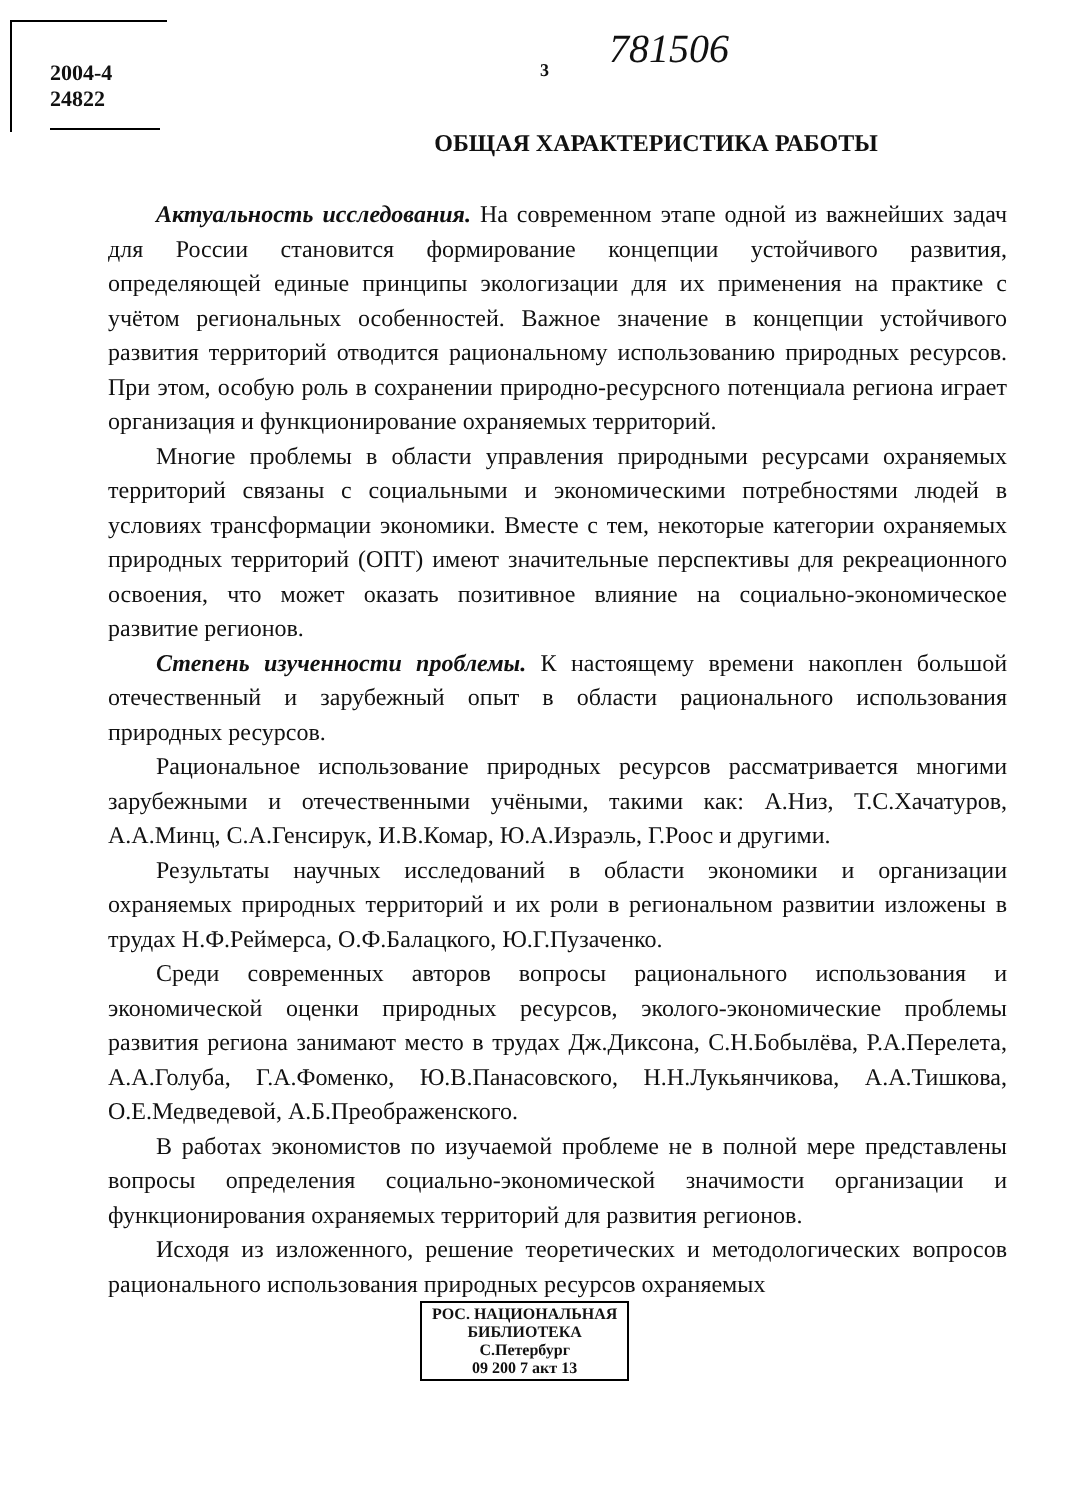2004-4
24822
3
781506
ОБЩАЯ ХАРАКТЕРИСТИКА РАБОТЫ
Актуальность исследования. На современном этапе одной из важнейших задач для России становится формирование концепции устойчивого развития, определяющей единые принципы экологизации для их применения на практике с учётом региональных особенностей. Важное значение в концепции устойчивого развития территорий отводится рациональному использованию природных ресурсов. При этом, особую роль в сохранении природно-ресурсного потенциала региона играет организация и функционирование охраняемых территорий.
Многие проблемы в области управления природными ресурсами охраняемых территорий связаны с социальными и экономическими потребностями людей в условиях трансформации экономики. Вместе с тем, некоторые категории охраняемых природных территорий (ОПТ) имеют значительные перспективы для рекреационного освоения, что может оказать позитивное влияние на социально-экономическое развитие регионов.
Степень изученности проблемы. К настоящему времени накоплен большой отечественный и зарубежный опыт в области рационального использования природных ресурсов.
Рациональное использование природных ресурсов рассматривается многими зарубежными и отечественными учёными, такими как: А.Низ, Т.С.Хачатуров, А.А.Минц, С.А.Генсирук, И.В.Комар, Ю.А.Израэль, Г.Роос и другими.
Результаты научных исследований в области экономики и организации охраняемых природных территорий и их роли в региональном развитии изложены в трудах Н.Ф.Реймерса, О.Ф.Балацкого, Ю.Г.Пузаченко.
Среди современных авторов вопросы рационального использования и экономической оценки природных ресурсов, эколого-экономические проблемы развития региона занимают место в трудах Дж.Диксона, С.Н.Бобылёва, Р.А.Перелета, А.А.Голуба, Г.А.Фоменко, Ю.В.Панасовского, Н.Н.Лукьянчикова, А.А.Тишкова, О.Е.Медведевой, А.Б.Преображенского.
В работах экономистов по изучаемой проблеме не в полной мере представлены вопросы определения социально-экономической значимости организации и функционирования охраняемых территорий для развития регионов.
Исходя из изложенного, решение теоретических и методологических вопросов рационального использования природных ресурсов охраняемых
РОС. НАЦИОНАЛЬНАЯ
БИБЛИОТЕКА
С.Петербург
09 200 7 акт 13